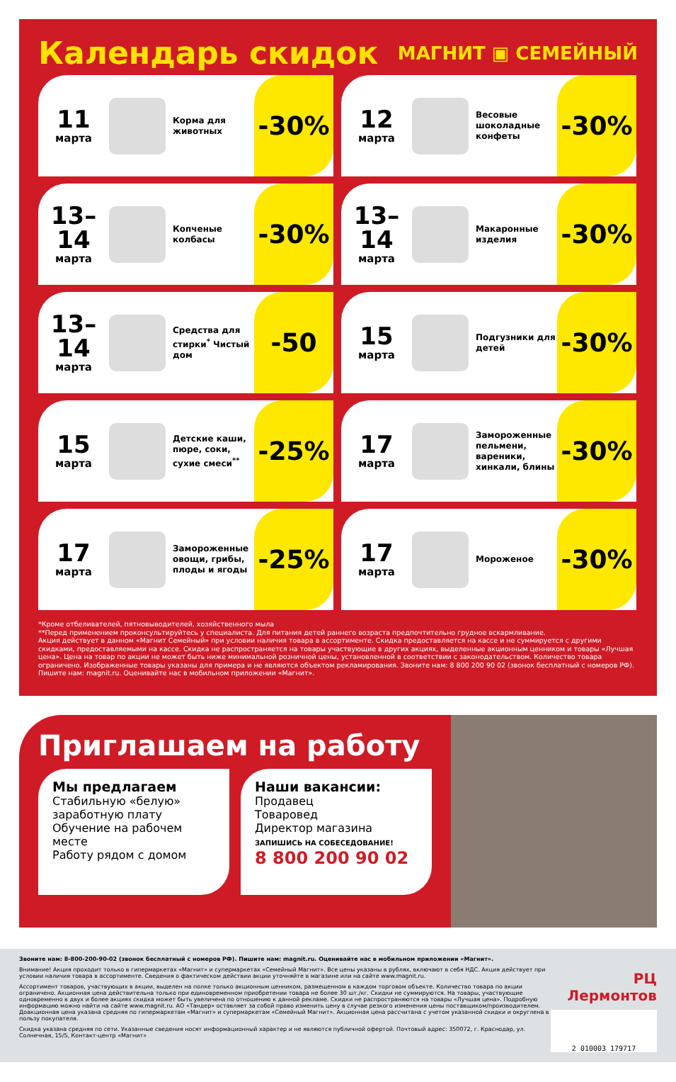Календарь скидок
МАГНИТ ▣ СЕМЕЙНЫЙ
11
марта
Корма для животных
-30%
12
марта
Весовые шоколадные конфеты
-30%
13–14
марта
Копченые колбасы
-30%
13–14
марта
Макаронные изделия
-30%
13–14
марта
Средства для стирки<sup>*</sup> Чистый дом
-50
15
марта
Подгузники для детей
-30%
15
марта
Детские каши, пюре, соки, сухие смеси<sup>**</sup>
-25%
17
марта
Замороженные пельмени, вареники, хинкали, блины
-30%
17
марта
Замороженные овощи, грибы, плоды и ягоды
-25%
17
марта
Мороженое
-30%
*Кроме отбеливателей, пятновыводителей, хозяйственного мыла
**Перед применением проконсультируйтесь у специалиста. Для питания детей раннего возраста предпочтительно грудное вскармливание.
Акция действует в данном «Магнит Семейный» при условии наличия товара в ассортименте. Скидка предоставляется на кассе и не суммируется с другими скидками, предоставляемыми на кассе. Скидка не распространяется на товары участвующие в других акциях, выделенные акционным ценником и товары «Лучшая цена». Цена на товар по акции не может быть ниже минимальной розничной цены, установленной в соответствии с законодательством. Количество товара ограничено. Изображенные товары указаны для примера и не являются объектом рекламирования. Звоните нам: 8 800 200 90 02 (звонок бесплатный с номеров РФ). Пишите нам: magnit.ru. Оценивайте нас в мобильном приложении «Магнит».
Приглашаем на работу
Мы предлагаем
Стабильную «белую» заработную плату
Обучение на рабочем месте
Работу рядом с домом
Наши вакансии:
Продавец
Товаровед
Директор магазина
ЗАПИШИСЬ НА СОБЕСЕДОВАНИЕ!
8 800 200 90 02
Звоните нам: 8-800-200-90-02 (звонок бесплатный с номеров РФ). Пишите нам: magnit.ru. Оценивайте нас в мобильном приложении «Магнит».
Внимание! Акция проходит только в гипермаркетах «Магнит» и супермаркетах «Семейный Магнит». Все цены указаны в рублях, включают в себя НДС. Акция действует при условии наличия товара в ассортименте. Сведения о фактическом действии акции уточняйте в магазине или на сайте www.magnit.ru.
Ассортимент товаров, участвующих в акции, выделен на полке только акционным ценником, размещенном в каждом торговом объекте. Количество товара по акции ограничено. Акционная цена действительна только при единовременном приобретении товара не более 30 шт./кг. Скидки не суммируются. На товары, участвующие одновременно в двух и более акциях скидка может быть увеличена по отношению к данной рекламе. Скидки не распространяются на товары «Лучшая цена». Подробную информацию можно найти на сайте www.magnit.ru. АО «Тандер» оставляет за собой право изменить цену в случае резкого изменения цены поставщиком/производителем. Доакционная цена указана средняя по гипермаркетам «Магнит» и супермаркетам «Семейный Магнит». Акционная цена рассчитана с учетом указанной скидки и округлена в пользу покупателя.
Скидка указана средняя по сети. Указанные сведения носят информационный характер и не являются публичной офертой. Почтовый адрес: 350072, г. Краснодар, ул. Солнечная, 15/5, Контакт-центр «Магнит»
РЦ Лермонтов
2 010003 179717